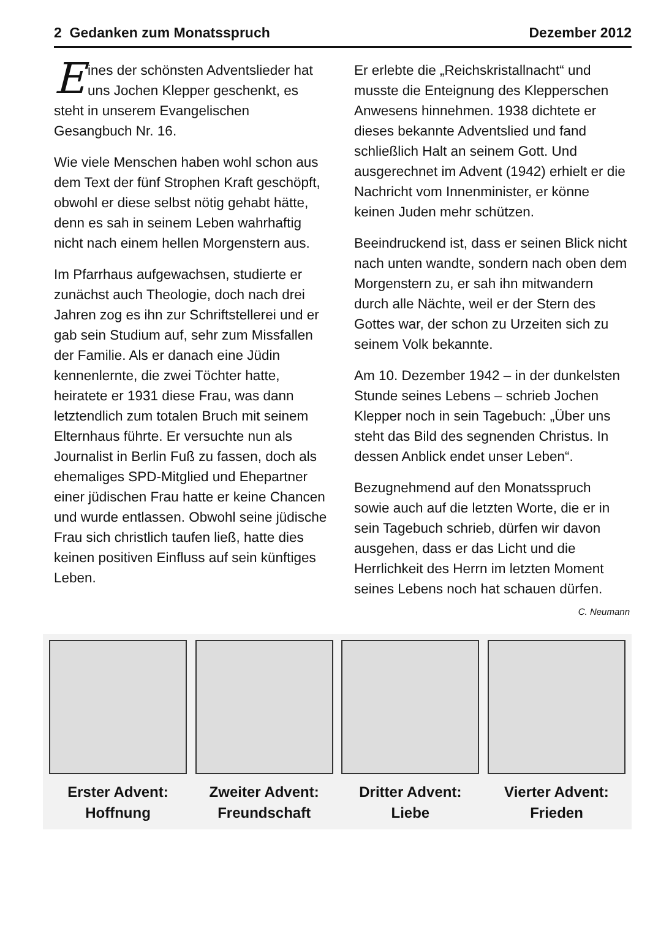2 Gedanken zum Monatsspruch Dezember 2012
Eines der schönsten Advents­lieder hat uns Jochen Klepper geschenkt, es steht in unserem Evangelischen Gesangbuch Nr. 16.
Wie viele Menschen haben wohl schon aus dem Text der fünf Strophen Kraft geschöpft, obwohl er diese selbst nötig gehabt hätte, denn es sah in seinem Leben wahrhaftig nicht nach einem hellen Morgenstern aus.
Im Pfarrhaus aufgewachsen, studierte er zunächst auch Theologie, doch nach drei Jahren zog es ihn zur Schriftstellerei und er gab sein Studium auf, sehr zum Missfallen der Familie. Als er danach eine Jüdin kennenlernte, die zwei Töchter hatte, heiratete er 1931 diese Frau, was dann letztendlich zum totalen Bruch mit seinem Elternhaus führte. Er versuchte nun als Journalist in Berlin Fuß zu fassen, doch als ehemaliges SPD-Mitglied und Ehepartner einer jüdischen Frau hatte er keine Chancen und wurde entlassen. Obwohl seine jüdische Frau sich christlich taufen ließ, hatte dies keinen positiven Einfluss auf sein künftiges Leben.
Er erlebte die „Reichskristallnacht“ und musste die Enteignung des Klepperschen Anwesens hinnehmen. 1938 dichtete er dieses bekannte Adventslied und fand schließlich Halt an seinem Gott. Und ausgerechnet im Advent (1942) erhielt er die Nachricht vom Innenminister, er könne keinen Juden mehr schützen.
Beeindruckend ist, dass er seinen Blick nicht nach unten wandte, sondern nach oben dem Morgenstern zu, er sah ihn mitwandern durch alle Nächte, weil er der Stern des Gottes war, der schon zu Urzeiten sich zu seinem Volk bekannte.
Am 10. Dezember 1942 – in der dunkelsten Stunde seines Lebens – schrieb Jochen Klepper noch in sein Tagebuch: „Über uns steht das Bild des segnenden Christus. In dessen Anblick endet unser Leben“.
Bezugnehmend auf den Monatsspruch sowie auch auf die letzten Worte, die er in sein Tagebuch schrieb, dürfen wir davon ausgehen, dass er das Licht und die Herrlichkeit des Herrn im letzten Moment seines Lebens noch hat schauen dürfen.
C. Neumann
Erster Advent:
Hoffnung
Zweiter Advent:
Freundschaft
Dritter Advent:
Liebe
Vierter Advent:
Frieden